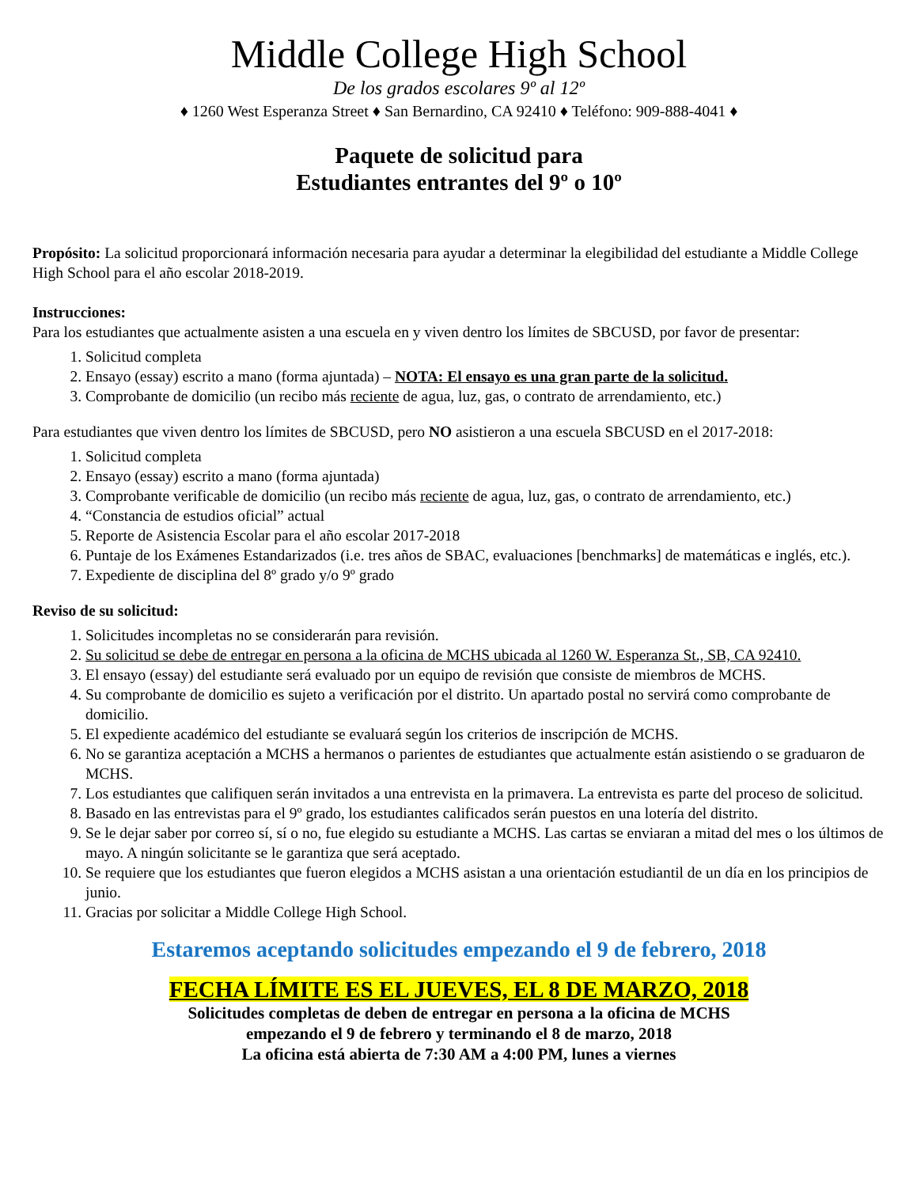Middle College High School
De los grados escolares 9º al 12º
♦ 1260 West Esperanza Street ♦ San Bernardino, CA 92410 ♦ Teléfono: 909-888-4041 ♦
Paquete de solicitud para
Estudiantes entrantes del 9º o 10º
Propósito: La solicitud proporcionará información necesaria para ayudar a determinar la elegibilidad del estudiante a Middle College High School para el año escolar 2018-2019.
Instrucciones:
Para los estudiantes que actualmente asisten a una escuela en y viven dentro los límites de SBCUSD, por favor de presentar:
1. Solicitud completa
2. Ensayo (essay) escrito a mano (forma ajuntada) – NOTA: El ensayo es una gran parte de la solicitud.
3. Comprobante de domicilio (un recibo más reciente de agua, luz, gas, o contrato de arrendamiento, etc.)
Para estudiantes que viven dentro los límites de SBCUSD, pero NO asistieron a una escuela SBCUSD en el 2017-2018:
1. Solicitud completa
2. Ensayo (essay) escrito a mano (forma ajuntada)
3. Comprobante verificable de domicilio (un recibo más reciente de agua, luz, gas, o contrato de arrendamiento, etc.)
4. “Constancia de estudios oficial” actual
5. Reporte de Asistencia Escolar para el año escolar 2017-2018
6. Puntaje de los Exámenes Estandarizados (i.e. tres años de SBAC, evaluaciones [benchmarks] de matemáticas e inglés, etc.).
7. Expediente de disciplina del 8º grado y/o 9º grado
Reviso de su solicitud:
1. Solicitudes incompletas no se considerarán para revisión.
2. Su solicitud se debe de entregar en persona a la oficina de MCHS ubicada al 1260 W. Esperanza St., SB, CA 92410.
3. El ensayo (essay) del estudiante será evaluado por un equipo de revisión que consiste de miembros de MCHS.
4. Su comprobante de domicilio es sujeto a verificación por el distrito. Un apartado postal no servirá como comprobante de domicilio.
5. El expediente académico del estudiante se evaluará según los criterios de inscripción de MCHS.
6. No se garantiza aceptación a MCHS a hermanos o parientes de estudiantes que actualmente están asistiendo o se graduaron de MCHS.
7. Los estudiantes que califiquen serán invitados a una entrevista en la primavera. La entrevista es parte del proceso de solicitud.
8. Basado en las entrevistas para el 9º grado, los estudiantes calificados serán puestos en una lotería del distrito.
9. Se le dejar saber por correo sí, sí o no, fue elegido su estudiante a MCHS. Las cartas se enviaran a mitad del mes o los últimos de mayo. A ningún solicitante se le garantiza que será aceptado.
10. Se requiere que los estudiantes que fueron elegidos a MCHS asistan a una orientación estudiantil de un día en los principios de junio.
11. Gracias por solicitar a Middle College High School.
Estaremos aceptando solicitudes empezando el 9 de febrero, 2018
FECHA LÍMITE ES EL JUEVES, EL 8 DE MARZO, 2018
Solicitudes completas de deben de entregar en persona a la oficina de MCHS
empezando el 9 de febrero y terminando el 8 de marzo, 2018
La oficina está abierta de 7:30 AM a 4:00 PM, lunes a viernes